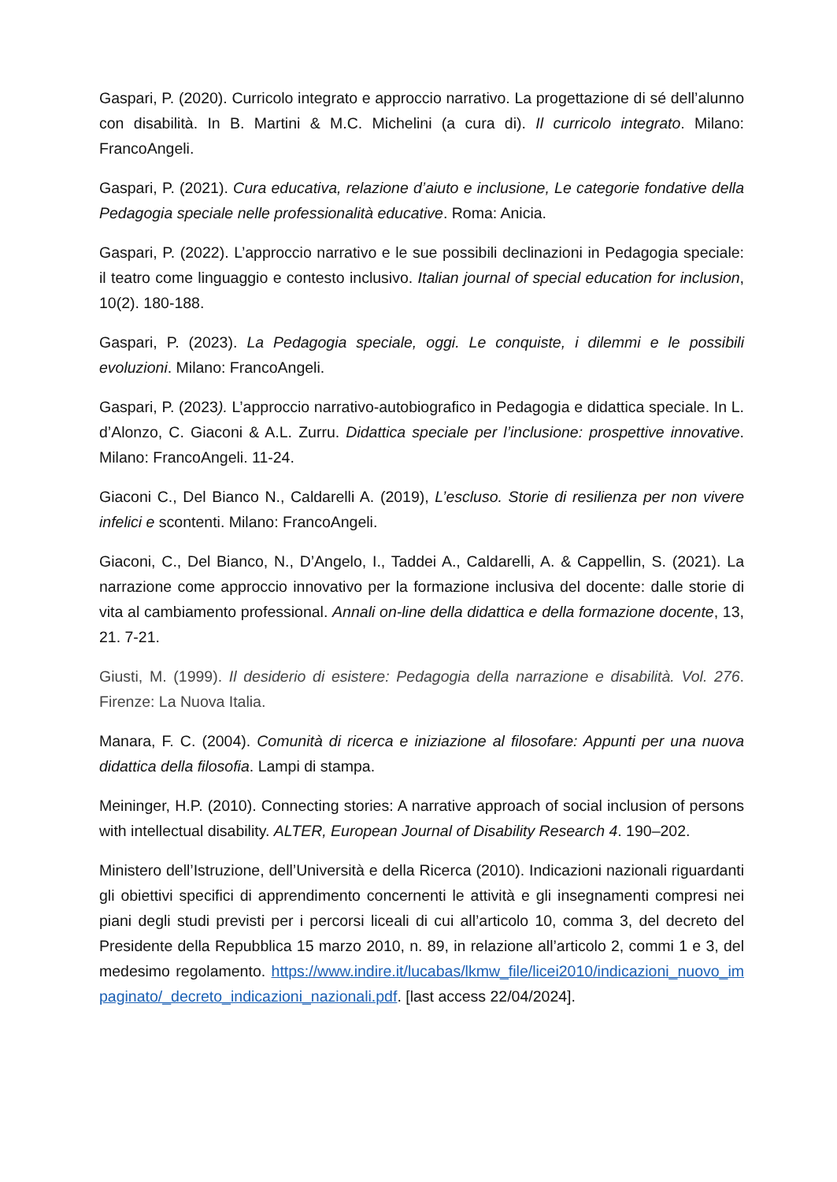Gaspari, P. (2020). Curricolo integrato e approccio narrativo. La progettazione di sé dell’alunno con disabilità. In B. Martini & M.C. Michelini (a cura di). Il curricolo integrato. Milano: FrancoAngeli.
Gaspari, P. (2021). Cura educativa, relazione d’aiuto e inclusione, Le categorie fondative della Pedagogia speciale nelle professionalità educative. Roma: Anicia.
Gaspari, P. (2022). L’approccio narrativo e le sue possibili declinazioni in Pedagogia speciale: il teatro come linguaggio e contesto inclusivo. Italian journal of special education for inclusion, 10(2). 180-188.
Gaspari, P. (2023). La Pedagogia speciale, oggi. Le conquiste, i dilemmi e le possibili evoluzioni. Milano: FrancoAngeli.
Gaspari, P. (2023). L’approccio narrativo-autobiografico in Pedagogia e didattica speciale. In L. d’Alonzo, C. Giaconi & A.L. Zurru. Didattica speciale per l’inclusione: prospettive innovative. Milano: FrancoAngeli. 11-24.
Giaconi C., Del Bianco N., Caldarelli A. (2019), L’escluso. Storie di resilienza per non vivere infelici e scontenti. Milano: FrancoAngeli.
Giaconi, C., Del Bianco, N., D’Angelo, I., Taddei A., Caldarelli, A. & Cappellin, S. (2021). La narrazione come approccio innovativo per la formazione inclusiva del docente: dalle storie di vita al cambiamento professional. Annali on-line della didattica e della formazione docente, 13, 21. 7-21.
Giusti, M. (1999). Il desiderio di esistere: Pedagogia della narrazione e disabilità. Vol. 276. Firenze: La Nuova Italia.
Manara, F. C. (2004). Comunità di ricerca e iniziazione al filosofare: Appunti per una nuova didattica della filosofia. Lampi di stampa.
Meininger, H.P. (2010). Connecting stories: A narrative approach of social inclusion of persons with intellectual disability. ALTER, European Journal of Disability Research 4. 190–202.
Ministero dell’Istruzione, dell’Università e della Ricerca (2010). Indicazioni nazionali riguardanti gli obiettivi specifici di apprendimento concernenti le attività e gli insegnamenti compresi nei piani degli studi previsti per i percorsi liceali di cui all’articolo 10, comma 3, del decreto del Presidente della Repubblica 15 marzo 2010, n. 89, in relazione all’articolo 2, commi 1 e 3, del medesimo regolamento. https://www.indire.it/lucabas/lkmw_file/licei2010/indicazioni_nuovo_impaginato/_decreto_indicazioni_nazionali.pdf. [last access 22/04/2024].